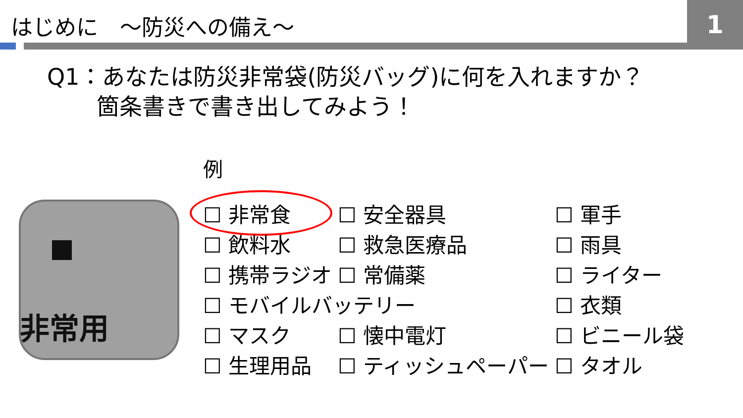はじめに　～防災への備え～
1
Q1：あなたは防災非常袋(防災バッグ)に何を入れますか？
箇条書きで書き出してみよう！
例
非常用
| ☐ 非常食 | ☐ 安全器具 | ☐ 軍手 |
| ☐ 飲料水 | ☐ 救急医療品 | ☐ 雨具 |
| ☐ 携帯ラジオ | ☐ 常備薬 | ☐ ライター |
| ☐ モバイルバッテリー | | ☐ 衣類 |
| ☐ マスク | ☐ 懐中電灯 | ☐ ビニール袋 |
| ☐ 生理用品 | ☐ ティッシュペーパー | ☐ タオル |